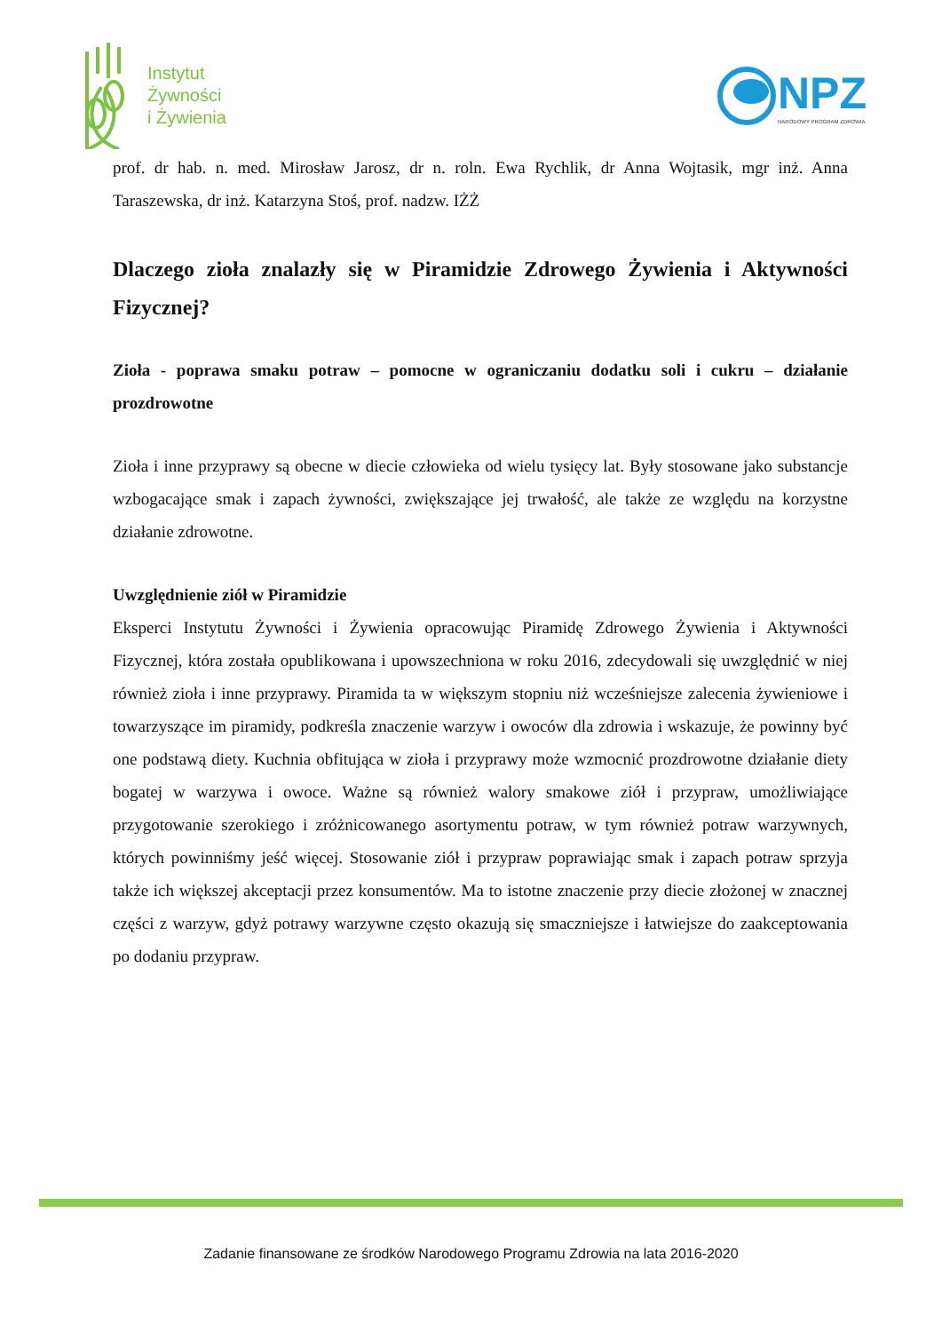Instytut
Żywności
i Żywienia
NPZ
NARODOWY PROGRAM ZDROWIA
prof. dr hab. n. med. Mirosław Jarosz, dr n. roln. Ewa Rychlik, dr Anna Wojtasik, mgr inż. Anna Taraszewska, dr inż. Katarzyna Stoś, prof. nadzw. IŻŻ
Dlaczego zioła znalazły się w Piramidzie Zdrowego Żywienia i Aktywności Fizycznej?
Zioła - poprawa smaku potraw – pomocne w ograniczaniu dodatku soli i cukru – działanie prozdrowotne
Zioła i inne przyprawy są obecne w diecie człowieka od wielu tysięcy lat. Były stosowane jako substancje wzbogacające smak i zapach żywności, zwiększające jej trwałość, ale także ze względu na korzystne działanie zdrowotne.
Uwzględnienie ziół w Piramidzie
Eksperci Instytutu Żywności i Żywienia opracowując Piramidę Zdrowego Żywienia i Aktywności Fizycznej, która została opublikowana i upowszechniona w roku 2016, zdecydowali się uwzględnić w niej również zioła i inne przyprawy. Piramida ta w większym stopniu niż wcześniejsze zalecenia żywieniowe i towarzyszące im piramidy, podkreśla znaczenie warzyw i owoców dla zdrowia i wskazuje, że powinny być one podstawą diety. Kuchnia obfitująca w zioła i przyprawy może wzmocnić prozdrowotne działanie diety bogatej w warzywa i owoce. Ważne są również walory smakowe ziół i przypraw, umożliwiające przygotowanie szerokiego i zróżnicowanego asortymentu potraw, w tym również potraw warzywnych, których powinniśmy jeść więcej. Stosowanie ziół i przypraw poprawiając smak i zapach potraw sprzyja także ich większej akceptacji przez konsumentów. Ma to istotne znaczenie przy diecie złożonej w znacznej części z warzyw, gdyż potrawy warzywne często okazują się smaczniejsze i łatwiejsze do zaakceptowania po dodaniu przypraw.
Zadanie finansowane ze środków Narodowego Programu Zdrowia na lata 2016-2020